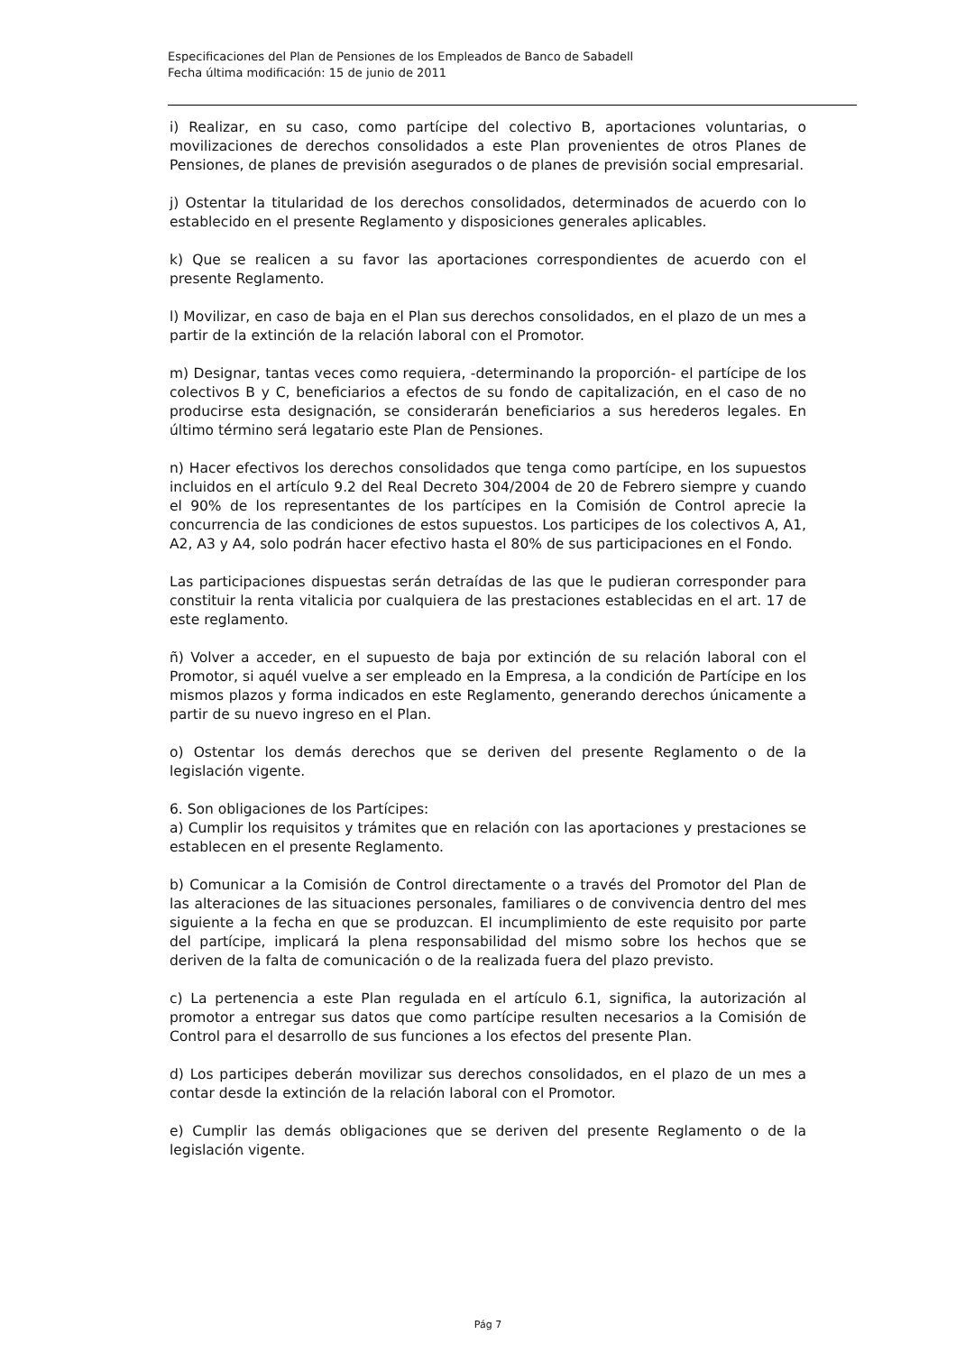Especificaciones del Plan de Pensiones de los Empleados de Banco de Sabadell
Fecha última modificación: 15 de junio de 2011
i) Realizar, en su caso, como partícipe del colectivo B, aportaciones voluntarias, o movilizaciones de derechos consolidados a este Plan provenientes de otros Planes de Pensiones, de planes de previsión asegurados o de planes de previsión social empresarial.
j) Ostentar la titularidad de los derechos consolidados, determinados de acuerdo con lo establecido en el presente Reglamento y disposiciones generales aplicables.
k) Que se realicen a su favor las aportaciones correspondientes de acuerdo con el presente Reglamento.
l) Movilizar, en caso de baja en el Plan sus derechos consolidados, en el plazo de un mes a partir de la extinción de la relación laboral con el Promotor.
m) Designar, tantas veces como requiera, -determinando la proporción- el partícipe de los colectivos B y C, beneficiarios a efectos de su fondo de capitalización, en el caso de no producirse esta designación, se considerarán beneficiarios a sus herederos legales. En último término será legatario este Plan de Pensiones.
n) Hacer efectivos los derechos consolidados que tenga como partícipe, en los supuestos incluidos en el artículo 9.2 del Real Decreto 304/2004 de 20 de Febrero siempre y cuando el 90% de los representantes de los partícipes en la Comisión de Control aprecie la concurrencia de las condiciones de estos supuestos. Los participes de los colectivos A, A1, A2, A3 y A4, solo podrán hacer efectivo hasta el 80% de sus participaciones en el Fondo.
Las participaciones dispuestas serán detraídas de las que le pudieran corresponder para constituir la renta vitalicia por cualquiera de las prestaciones establecidas en el art. 17 de este reglamento.
ñ) Volver a acceder, en el supuesto de baja por extinción de su relación laboral con el Promotor, si aquél vuelve a ser empleado en la Empresa, a la condición de Partícipe en los mismos plazos y forma indicados en este Reglamento, generando derechos únicamente a partir de su nuevo ingreso en el Plan.
o) Ostentar los demás derechos que se deriven del presente Reglamento o de la legislación vigente.
6. Son obligaciones de los Partícipes:
a) Cumplir los requisitos y trámites que en relación con las aportaciones y prestaciones se establecen en el presente Reglamento.
b) Comunicar a la Comisión de Control directamente o a través del Promotor del Plan de las alteraciones de las situaciones personales, familiares o de convivencia dentro del mes siguiente a la fecha en que se produzcan. El incumplimiento de este requisito por parte del partícipe, implicará la plena responsabilidad del mismo sobre los hechos que se deriven de la falta de comunicación o de la realizada fuera del plazo previsto.
c) La pertenencia a este Plan regulada en el artículo 6.1, significa, la autorización al promotor a entregar sus datos que como partícipe resulten necesarios a la Comisión de Control para el desarrollo de sus funciones a los efectos del presente Plan.
d) Los participes deberán movilizar sus derechos consolidados, en el plazo de un mes a contar desde la extinción de la relación laboral con el Promotor.
e) Cumplir las demás obligaciones que se deriven del presente Reglamento o de la legislación vigente.
Pág 7